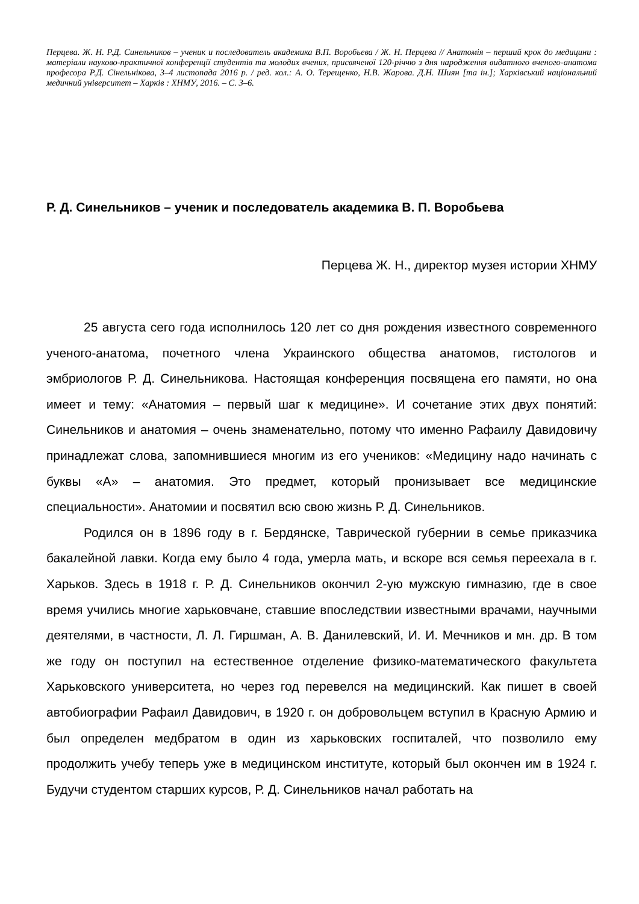Перцева. Ж. Н. Р.Д. Синельников – ученик и последователь академика В.П. Воробьева / Ж. Н. Перцева // Анатомія – перший крок до медицини : матеріали науково-практичної конференції студентів та молодих вчених, присвяченої 120-річчю з дня народження видатного вченого-анатома професора Р.Д. Сінельнікова, 3–4 листопада 2016 р. / ред. кол.: А. О. Терещенко, Н.В. Жарова. Д.Н. Шиян [та ін.]; Харківський національний медичний університет – Харків : ХНМУ, 2016. – С. 3–6.
Р. Д. Синельников – ученик и последователь академика В. П. Воробьева
Перцева Ж. Н., директор музея истории ХНМУ
25 августа сего года исполнилось 120 лет со дня рождения известного современного ученого-анатома, почетного члена Украинского общества анатомов, гистологов и эмбриологов Р. Д. Синельникова. Настоящая конференция посвящена его памяти, но она имеет и тему: «Анатомия – первый шаг к медицине». И сочетание этих двух понятий: Синельников и анатомия – очень знаменательно, потому что именно Рафаилу Давидовичу принадлежат слова, запомнившиеся многим из его учеников: «Медицину надо начинать с буквы «А» – анатомия. Это предмет, который пронизывает все медицинские специальности». Анатомии и посвятил всю свою жизнь Р. Д. Синельников.
Родился он в 1896 году в г. Бердянске, Таврической губернии в семье приказчика бакалейной лавки. Когда ему было 4 года, умерла мать, и вскоре вся семья переехала в г. Харьков. Здесь в 1918 г. Р. Д. Синельников окончил 2-ую мужскую гимназию, где в свое время учились многие харьковчане, ставшие впоследствии известными врачами, научными деятелями, в частности, Л. Л. Гиршман, А. В. Данилевский, И. И. Мечников и мн. др. В том же году он поступил на естественное отделение физико-математического факультета Харьковского университета, но через год перевелся на медицинский. Как пишет в своей автобиографии Рафаил Давидович, в 1920 г. он добровольцем вступил в Красную Армию и был определен медбратом в один из харьковских госпиталей, что позволило ему продолжить учебу теперь уже в медицинском институте, который был окончен им в 1924 г. Будучи студентом старших курсов, Р. Д. Синельников начал работать на